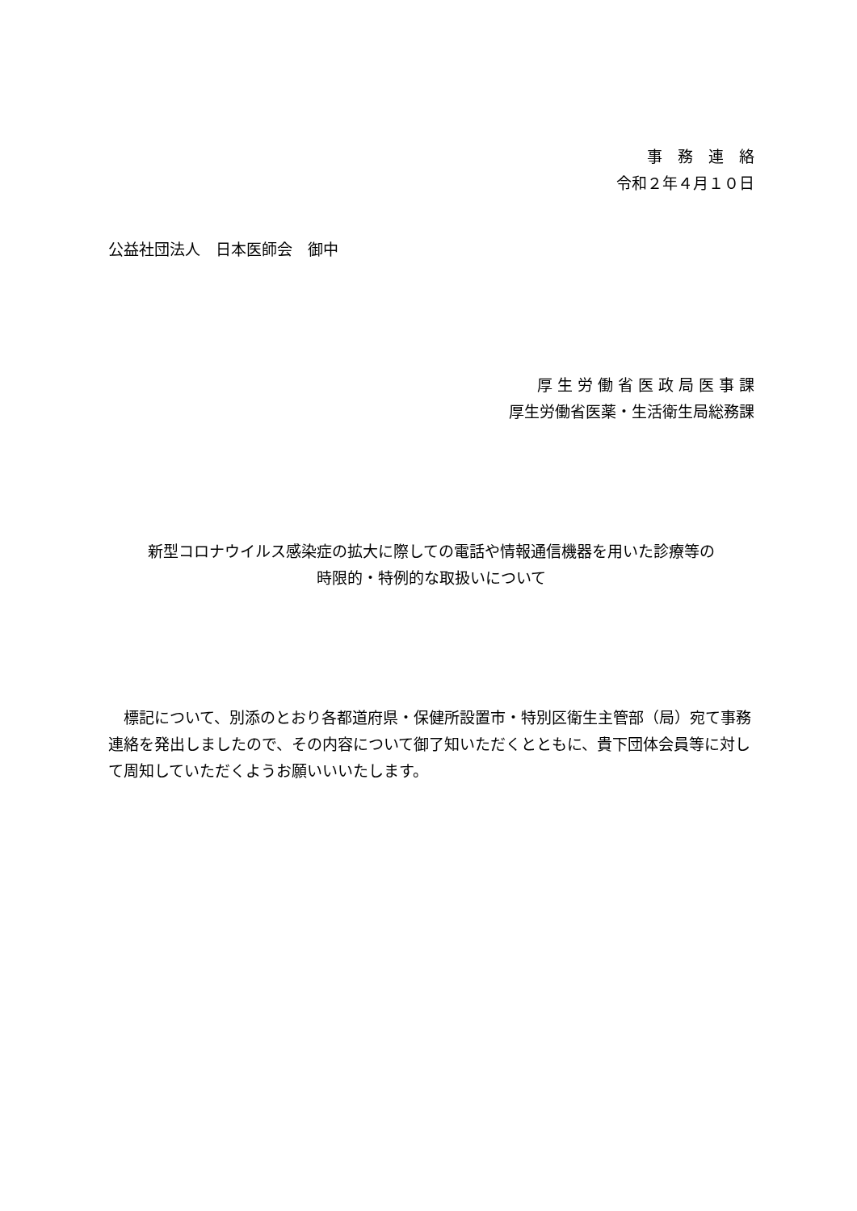事　務　連　絡
令和２年４月１０日
公益社団法人　日本医師会　御中
厚 生 労 働 省 医 政 局 医 事 課
厚生労働省医薬・生活衛生局総務課
新型コロナウイルス感染症の拡大に際しての電話や情報通信機器を用いた診療等の
時限的・特例的な取扱いについて
標記について、別添のとおり各都道府県・保健所設置市・特別区衛生主管部（局）宛て事務連絡を発出しましたので、その内容について御了知いただくとともに、貴下団体会員等に対して周知していただくようお願いいいたします。